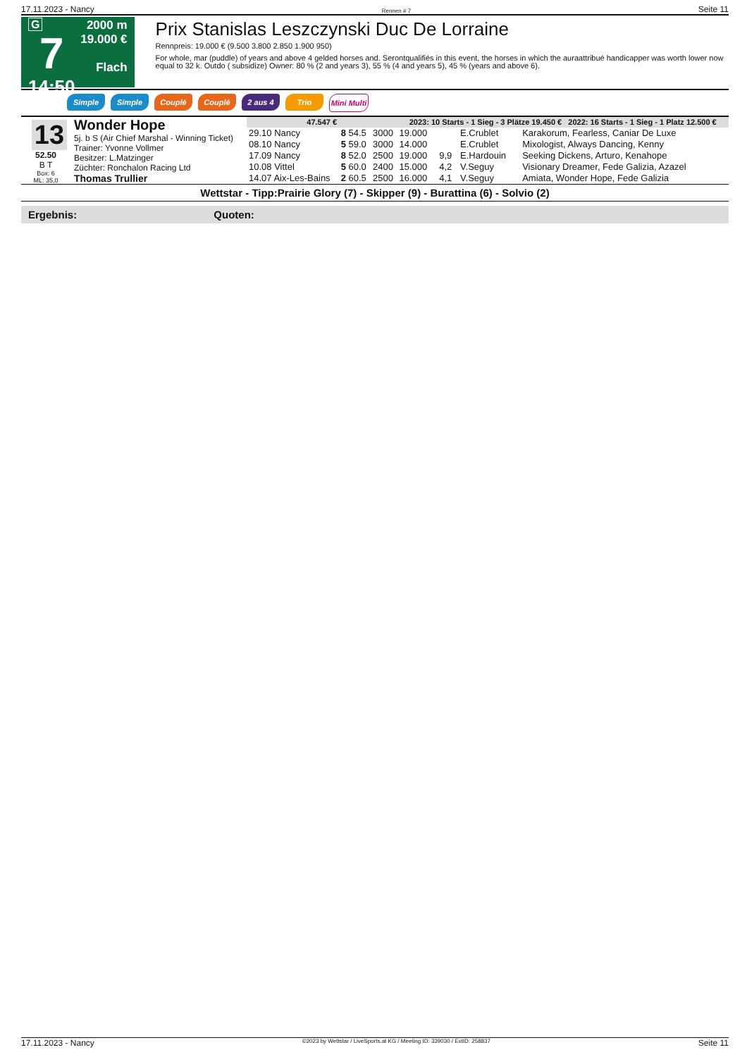17.11.2023 - Nancy Rennen # 7 Seite 11
G
7
14:50
2000 m
19.000 €
Flach
Prix Stanislas Leszczynski Duc De Lorraine
Rennpreis: 19.000 € (9.500 3.800 2.850 1.900 950)
For whole, mar (puddle) of years and above 4 gelded horses and. Serontqualifiés in this event, the horses in which the auraattribué handicapper was worth lower now equal to 32 k. Outdo ( subsidize) Owner: 80 % (2 and years 3), 55 % (4 and years 5), 45 % (years and above 6).
Simple Simple Couplé Couplé 2 aus 4 Trio Mini Multi
13
52.50
B T
Box: 6
ML: 35,0
Wonder Hope
5j. b S (Air Chief Marshal - Winning Ticket)
Trainer: Yvonne Vollmer
Besitzer: L.Matzinger
Züchter: Ronchalon Racing Ltd
Thomas Trullier
| 47.547 € | | | 2023: 10 Starts - 1 Sieg - 3 Plätze 19.450 € 2022: 16 Starts - 1 Sieg - 1 Platz 12.500 € | | | |
| --- | --- | --- | --- | --- | --- | --- |
| 29.10 Nancy | 8 54.5 | 3000 | 19.000 | | E.Crublet | Karakorum, Fearless, Caniar De Luxe |
| 08.10 Nancy | 5 59.0 | 3000 | 14.000 | | E.Crublet | Mixologist, Always Dancing, Kenny |
| 17.09 Nancy | 8 52.0 | 2500 | 19.000 | 9,9 | E.Hardouin | Seeking Dickens, Arturo, Kenahope |
| 10.08 Vittel | 5 60.0 | 2400 | 15.000 | 4,2 | V.Seguy | Visionary Dreamer, Fede Galizia, Azazel |
| 14.07 Aix-Les-Bains | 2 60.5 | 2500 | 16.000 | 4,1 | V.Seguy | Amiata, Wonder Hope, Fede Galizia |
Wettstar - Tipp:Prairie Glory (7) - Skipper (9) - Burattina (6) - Solvio (2)
Ergebnis: Quoten:
17.11.2023 - Nancy ©2023 by Wettstar / LiveSports.at KG / Meeting ID: 339030 / ExtID: 258837 Seite 11